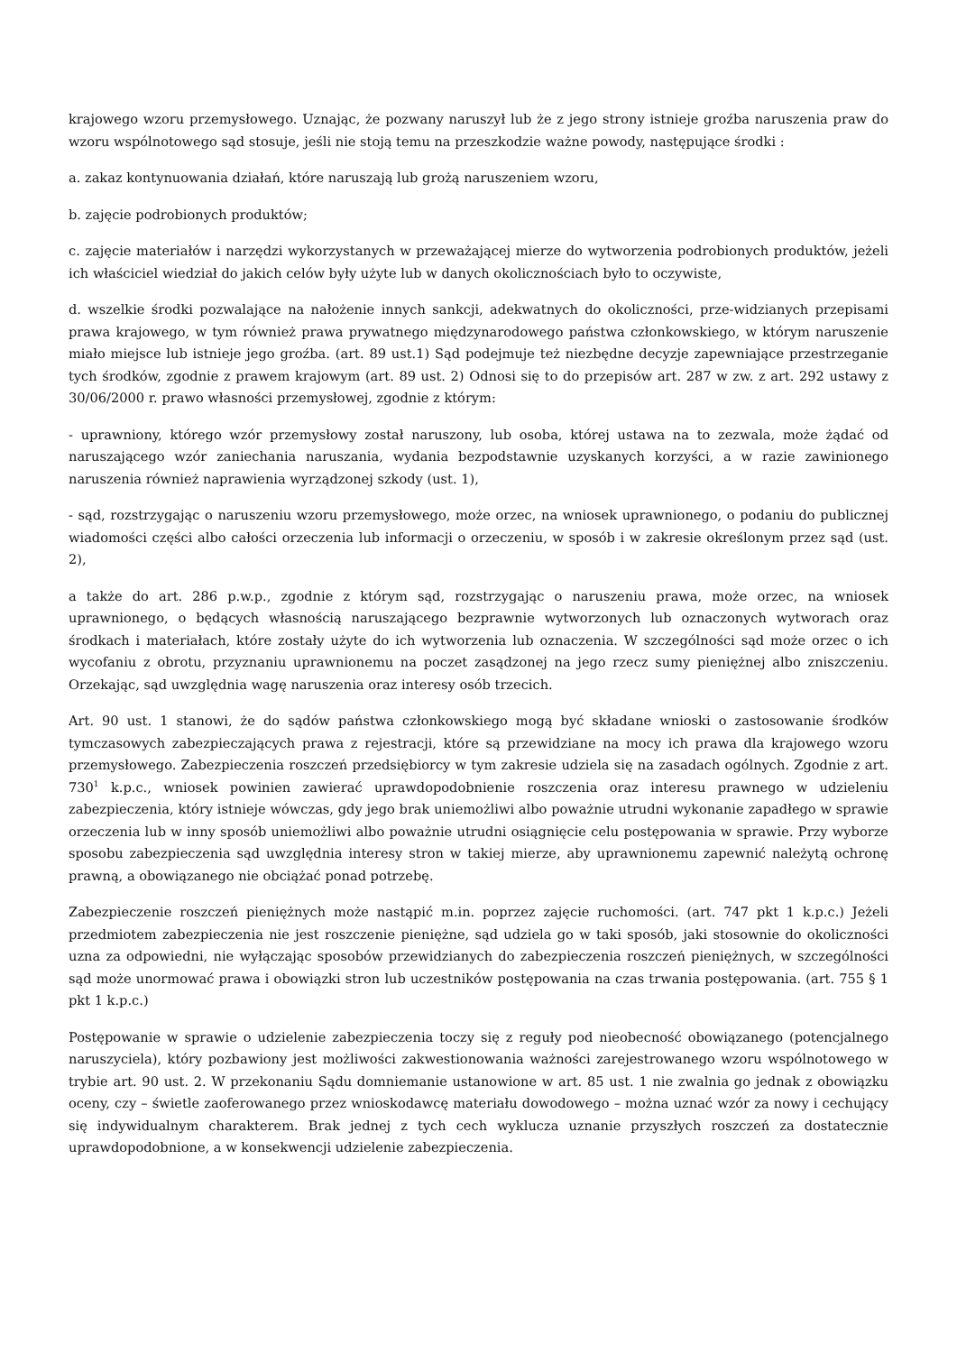krajowego wzoru przemysłowego. Uznając, że pozwany naruszył lub że z jego strony istnieje groźba naruszenia praw do wzoru wspólnotowego sąd stosuje, jeśli nie stoją temu na przeszkodzie ważne powody, następujące środki :
a. zakaz kontynuowania działań, które naruszają lub grożą naruszeniem wzoru,
b. zajęcie podrobionych produktów;
c. zajęcie materiałów i narzędzi wykorzystanych w przeważającej mierze do wytworzenia podrobionych produktów, jeżeli ich właściciel wiedział do jakich celów były użyte lub w danych okolicznościach było to oczywiste,
d. wszelkie środki pozwalające na nałożenie innych sankcji, adekwatnych do okoliczności, prze-widzianych przepisami prawa krajowego, w tym również prawa prywatnego międzynarodowego państwa członkowskiego, w którym naruszenie miało miejsce lub istnieje jego groźba. (art. 89 ust.1) Sąd podejmuje też niezbędne decyzje zapewniające przestrzeganie tych środków, zgodnie z prawem krajowym (art. 89 ust. 2) Odnosi się to do przepisów art. 287 w zw. z art. 292 ustawy z 30/06/2000 r. prawo własności przemysłowej, zgodnie z którym:
- uprawniony, którego wzór przemysłowy został naruszony, lub osoba, której ustawa na to zezwala, może żądać od naruszającego wzór zaniechania naruszania, wydania bezpodstawnie uzyskanych korzyści, a w razie zawinionego naruszenia również naprawienia wyrządzonej szkody (ust. 1),
- sąd, rozstrzygając o naruszeniu wzoru przemysłowego, może orzec, na wniosek uprawnionego, o podaniu do publicznej wiadomości części albo całości orzeczenia lub informacji o orzeczeniu, w sposób i w zakresie określonym przez sąd (ust. 2),
a także do art. 286 p.w.p., zgodnie z którym sąd, rozstrzygając o naruszeniu prawa, może orzec, na wniosek uprawnionego, o będących własnością naruszającego bezprawnie wytworzonych lub oznaczonych wytworach oraz środkach i materiałach, które zostały użyte do ich wytworzenia lub oznaczenia. W szczególności sąd może orzec o ich wycofaniu z obrotu, przyznaniu uprawnionemu na poczet zasądzonej na jego rzecz sumy pieniężnej albo zniszczeniu. Orzekając, sąd uwzględnia wagę naruszenia oraz interesy osób trzecich.
Art. 90 ust. 1 stanowi, że do sądów państwa członkowskiego mogą być składane wnioski o zastosowanie środków tymczasowych zabezpieczających prawa z rejestracji, które są przewidziane na mocy ich prawa dla krajowego wzoru przemysłowego. Zabezpieczenia roszczeń przedsiębiorcy w tym zakresie udziela się na zasadach ogólnych. Zgodnie z art. 730<sup>1</sup> k.p.c., wniosek powinien zawierać uprawdopodobnienie roszczenia oraz interesu prawnego w udzieleniu zabezpieczenia, który istnieje wówczas, gdy jego brak uniemożliwi albo poważnie utrudni wykonanie zapadłego w sprawie orzeczenia lub w inny sposób uniemożliwi albo poważnie utrudni osiągnięcie celu postępowania w sprawie. Przy wyborze sposobu zabezpieczenia sąd uwzględnia interesy stron w takiej mierze, aby uprawnionemu zapewnić należytą ochronę prawną, a obowiązanego nie obciążać ponad potrzebę.
Zabezpieczenie roszczeń pieniężnych może nastąpić m.in. poprzez zajęcie ruchomości. (art. 747 pkt 1 k.p.c.) Jeżeli przedmiotem zabezpieczenia nie jest roszczenie pieniężne, sąd udziela go w taki sposób, jaki stosownie do okoliczności uzna za odpowiedni, nie wyłączając sposobów przewidzianych do zabezpieczenia roszczeń pieniężnych, w szczególności sąd może unormować prawa i obowiązki stron lub uczestników postępowania na czas trwania postępowania. (art. 755 § 1 pkt 1 k.p.c.)
Postępowanie w sprawie o udzielenie zabezpieczenia toczy się z reguły pod nieobecność obowiązanego (potencjalnego naruszyciela), który pozbawiony jest możliwości zakwestionowania ważności zarejestrowanego wzoru wspólnotowego w trybie art. 90 ust. 2. W przekonaniu Sądu domniemanie ustanowione w art. 85 ust. 1 nie zwalnia go jednak z obowiązku oceny, czy – świetle zaoferowanego przez wnioskodawcę materiału dowodowego – można uznać wzór za nowy i cechujący się indywidualnym charakterem. Brak jednej z tych cech wyklucza uznanie przyszłych roszczeń za dostatecznie uprawdopodobnione, a w konsekwencji udzielenie zabezpieczenia.